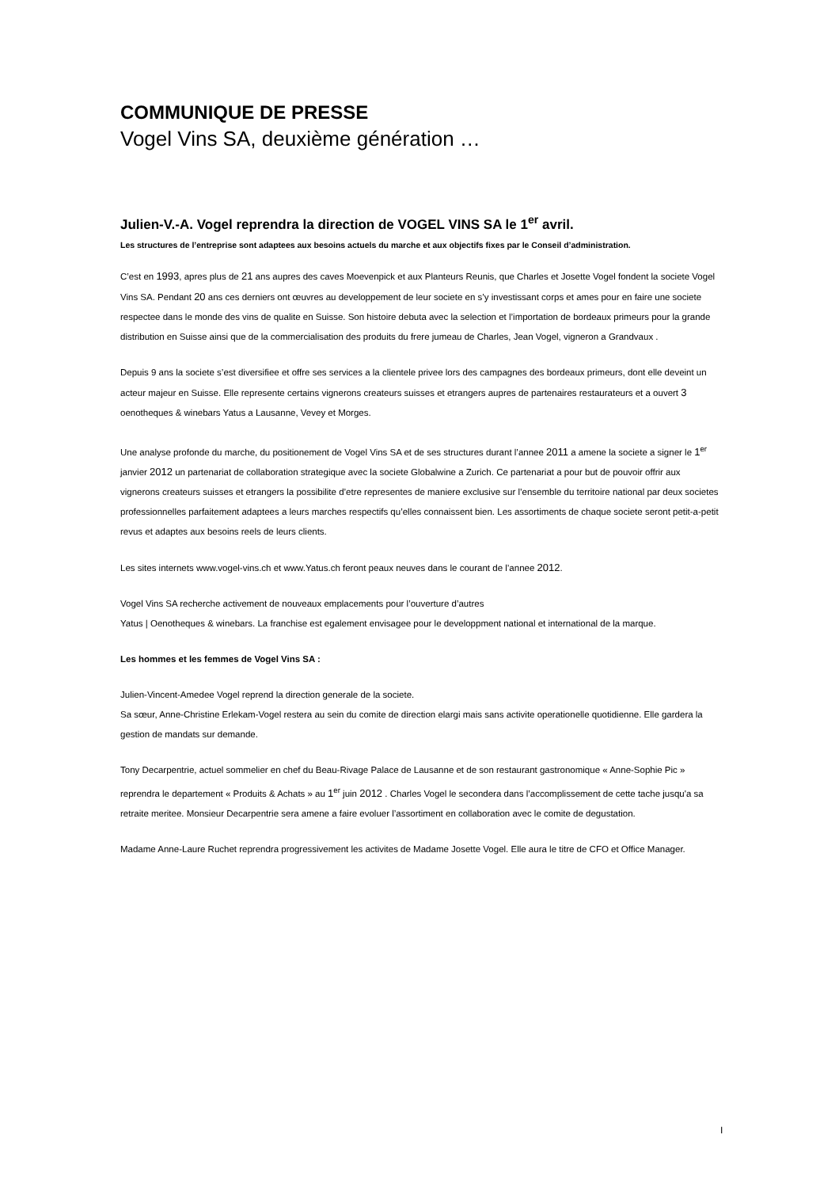COMMUNIQUE DE PRESSE
Vogel Vins SA, deuxième génération …
Julien-V.-A. Vogel reprendra la direction de VOGEL VINS SA le 1<sup>er</sup> avril.
Les structures de l’entreprise sont adaptees aux besoins actuels du marche et aux objectifs fixes par le Conseil d’administration.
C’est en 1993, apres plus de 21 ans aupres des caves Moevenpick et aux Planteurs Reunis, que Charles et Josette Vogel fondent la societe Vogel Vins SA. Pendant 20 ans ces derniers ont œuvres au developpement de leur societe en s’y investissant corps et ames pour en faire une societe respectee dans le monde des vins de qualite en Suisse. Son histoire debuta avec la selection et l’importation de bordeaux primeurs pour la grande distribution en Suisse ainsi que de la commercialisation des produits du frere jumeau de Charles, Jean Vogel, vigneron a Grandvaux .
Depuis 9 ans la societe s’est diversifiee et offre ses services a la clientele privee lors des campagnes des bordeaux primeurs, dont elle deveint un acteur majeur en Suisse. Elle represente certains vignerons createurs suisses et etrangers aupres de partenaires restaurateurs et a ouvert 3 oenotheques & winebars Yatus a Lausanne, Vevey et Morges.
Une analyse profonde du marche, du positionement de Vogel Vins SA et de ses structures durant l’annee 2011 a amene la societe a signer le 1<sup>er</sup> janvier 2012 un partenariat de collaboration strategique avec la societe Globalwine a Zurich. Ce partenariat a pour but de pouvoir offrir aux vignerons createurs suisses et etrangers la possibilite d’etre representes de maniere exclusive sur l’ensemble du territoire national par deux societes professionnelles parfaitement adaptees a leurs marches respectifs qu’elles connaissent bien. Les assortiments de chaque societe seront petit-a-petit revus et adaptes aux besoins reels de leurs clients.
Les sites internets www.vogel-vins.ch et www.Yatus.ch feront peaux neuves dans le courant de l’annee 2012.
Vogel Vins SA recherche activement de nouveaux emplacements pour l’ouverture d’autres
Yatus | Oenotheques & winebars. La franchise est egalement envisagee pour le developpment national et international de la marque.
Les hommes et les femmes de Vogel Vins SA :
Julien-Vincent-Amedee Vogel reprend la direction generale de la societe.
Sa sœur, Anne-Christine Erlekam-Vogel restera au sein du comite de direction elargi mais sans activite operationelle quotidienne. Elle gardera la gestion de mandats sur demande.
Tony Decarpentrie, actuel sommelier en chef du Beau-Rivage Palace de Lausanne et de son restaurant gastronomique « Anne-Sophie Pic » reprendra le departement « Produits & Achats » au 1<sup>er</sup> juin 2012 . Charles Vogel le secondera dans l’accomplissement de cette tache jusqu'a sa retraite meritee. Monsieur Decarpentrie sera amene a faire evoluer l’assortiment en collaboration avec le comite de degustation.
Madame Anne-Laure Ruchet reprendra progressivement les activites de Madame Josette Vogel. Elle aura le titre de CFO et Office Manager.
I